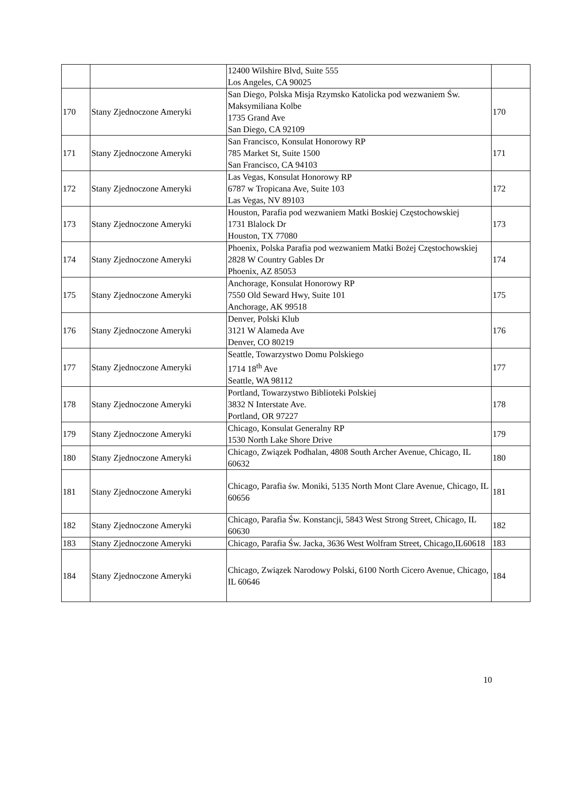| | | 12400 Wilshire Blvd, Suite 555 Los Angeles, CA 90025 | |
| 170 | Stany Zjednoczone Ameryki | San Diego, Polska Misja Rzymsko Katolicka pod wezwaniem Św. Maksymiliana Kolbe 1735 Grand Ave San Diego, CA 92109 | 170 |
| 171 | Stany Zjednoczone Ameryki | San Francisco, Konsulat Honorowy RP 785 Market St, Suite 1500 San Francisco, CA 94103 | 171 |
| 172 | Stany Zjednoczone Ameryki | Las Vegas, Konsulat Honorowy RP 6787 w Tropicana Ave, Suite 103 Las Vegas, NV 89103 | 172 |
| 173 | Stany Zjednoczone Ameryki | Houston, Parafia pod wezwaniem Matki Boskiej Częstochowskiej 1731 Blalock Dr Houston, TX 77080 | 173 |
| 174 | Stany Zjednoczone Ameryki | Phoenix, Polska Parafia pod wezwaniem Matki Bożej Częstochowskiej 2828 W Country Gables Dr Phoenix, AZ 85053 | 174 |
| 175 | Stany Zjednoczone Ameryki | Anchorage, Konsulat Honorowy RP 7550 Old Seward Hwy, Suite 101 Anchorage, AK 99518 | 175 |
| 176 | Stany Zjednoczone Ameryki | Denver, Polski Klub 3121 W Alameda Ave Denver, CO 80219 | 176 |
| 177 | Stany Zjednoczone Ameryki | Seattle, Towarzystwo Domu Polskiego 1714 18<sup>th</sup> Ave Seattle, WA 98112 | 177 |
| 178 | Stany Zjednoczone Ameryki | Portland, Towarzystwo Biblioteki Polskiej 3832 N Interstate Ave. Portland, OR 97227 | 178 |
| 179 | Stany Zjednoczone Ameryki | Chicago, Konsulat Generalny RP 1530 North Lake Shore Drive | 179 |
| 180 | Stany Zjednoczone Ameryki | Chicago, Związek Podhalan, 4808 South Archer Avenue, Chicago, IL 60632 | 180 |
| 181 | Stany Zjednoczone Ameryki | Chicago, Parafia św. Moniki, 5135 North Mont Clare Avenue, Chicago, IL 60656 | 181 |
| 182 | Stany Zjednoczone Ameryki | Chicago, Parafia Św. Konstancji, 5843 West Strong Street, Chicago, IL 60630 | 182 |
| 183 | Stany Zjednoczone Ameryki | Chicago, Parafia Św. Jacka, 3636 West Wolfram Street, Chicago,IL60618 | 183 |
| 184 | Stany Zjednoczone Ameryki | Chicago, Związek Narodowy Polski, 6100 North Cicero Avenue, Chicago, IL 60646 | 184 |
10